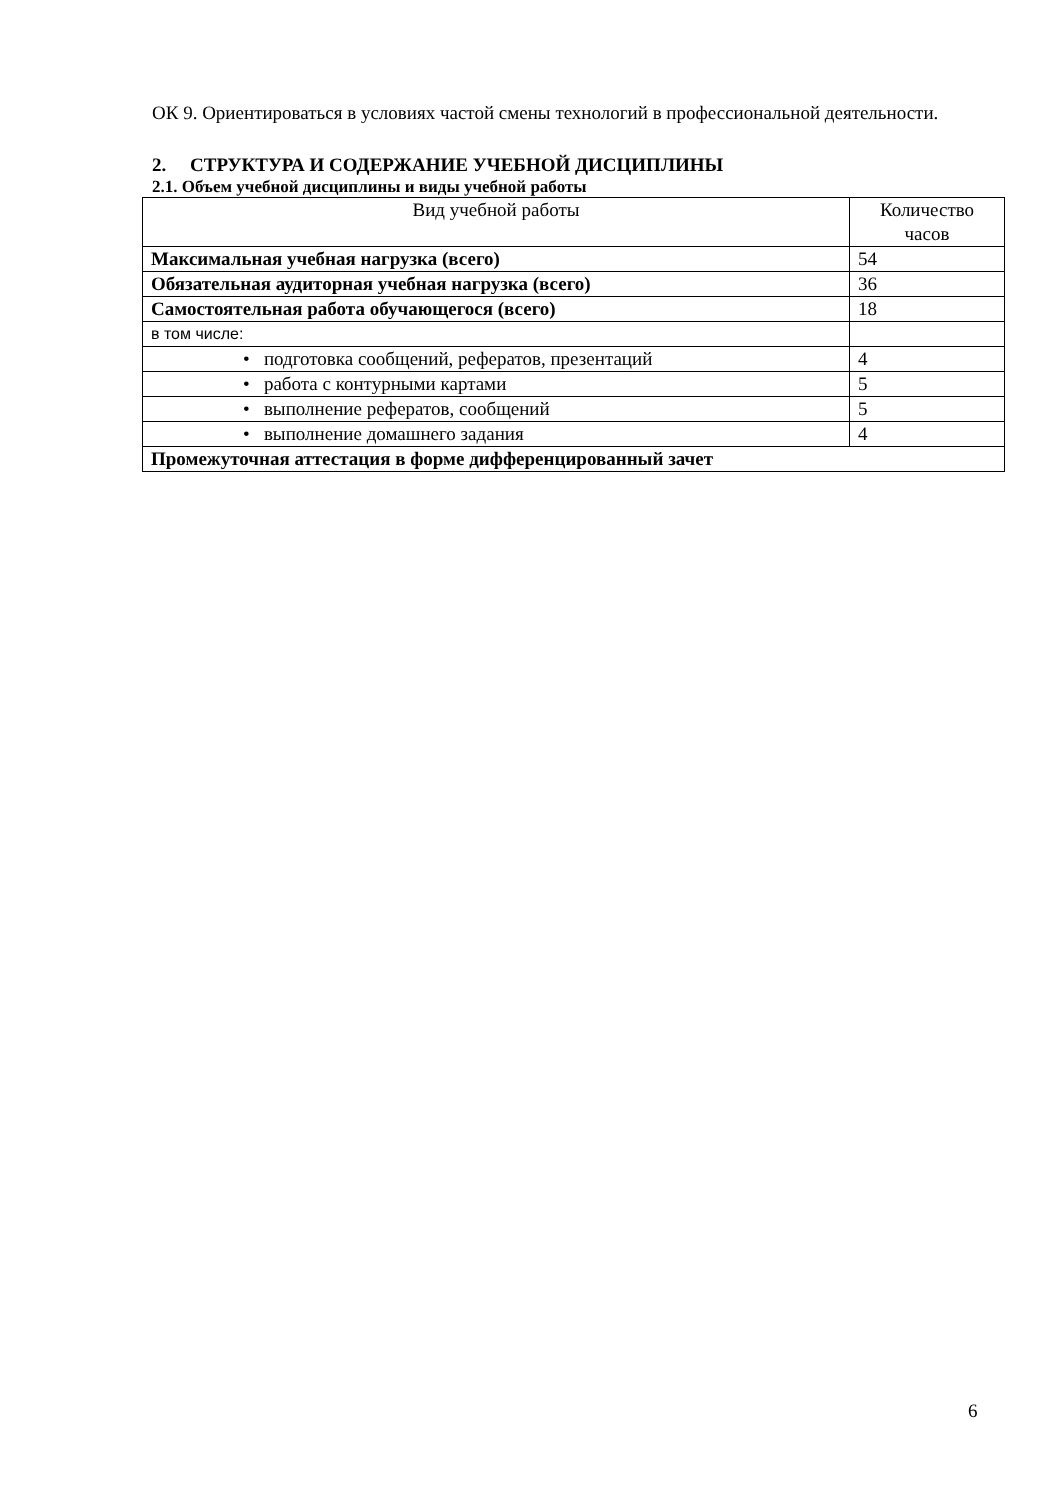ОК 9. Ориентироваться в условиях частой смены технологий в профессиональной деятельности.
2. СТРУКТУРА И СОДЕРЖАНИЕ УЧЕБНОЙ ДИСЦИПЛИНЫ
2.1. Объем учебной дисциплины и виды учебной работы
| Вид учебной работы | Количество часов |
| --- | --- |
| Максимальная учебная нагрузка (всего) | 54 |
| Обязательная аудиторная учебная нагрузка (всего) | 36 |
| Самостоятельная работа обучающегося (всего) | 18 |
| в том числе: | |
| • подготовка сообщений, рефератов, презентаций | 4 |
| • работа с контурными картами | 5 |
| • выполнение рефератов, сообщений | 5 |
| • выполнение домашнего задания | 4 |
| Промежуточная аттестация в форме дифференцированный зачет | |
6